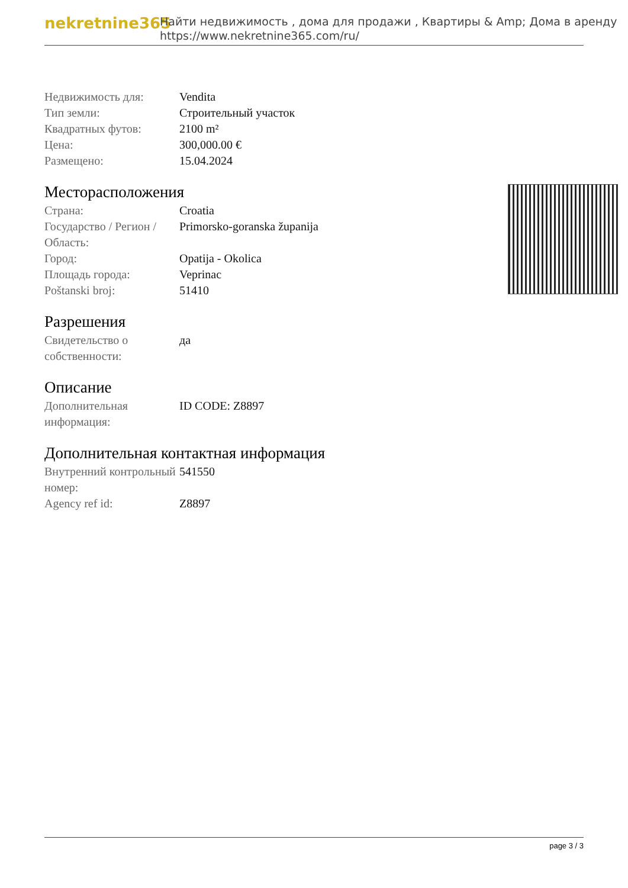nekretnine365
Найти недвижимость , дома для продажи , Квартиры & Amp; Дома в аренду
https://www.nekretnine365.com/ru/
| Недвижимость для: | Vendita |
| Тип земли: | Строительный участок |
| Квадратных футов: | 2100 m² |
| Цена: | 300,000.00 € |
| Размещено: | 15.04.2024 |
Месторасположения
| Страна: | Croatia |
| Государство / Регион / Область: | Primorsko-goranska županija |
| Город: | Opatija - Okolica |
| Площадь города: | Veprinac |
| Poštanski broj: | 51410 |
Разрешения
| Свидетельство о собственности: | да |
Описание
| Дополнительная информация: | ID CODE: Z8897 |
Дополнительная контактная информация
| Внутренний контрольный номер: | 541550 |
| Agency ref id: | Z8897 |
page 3 / 3